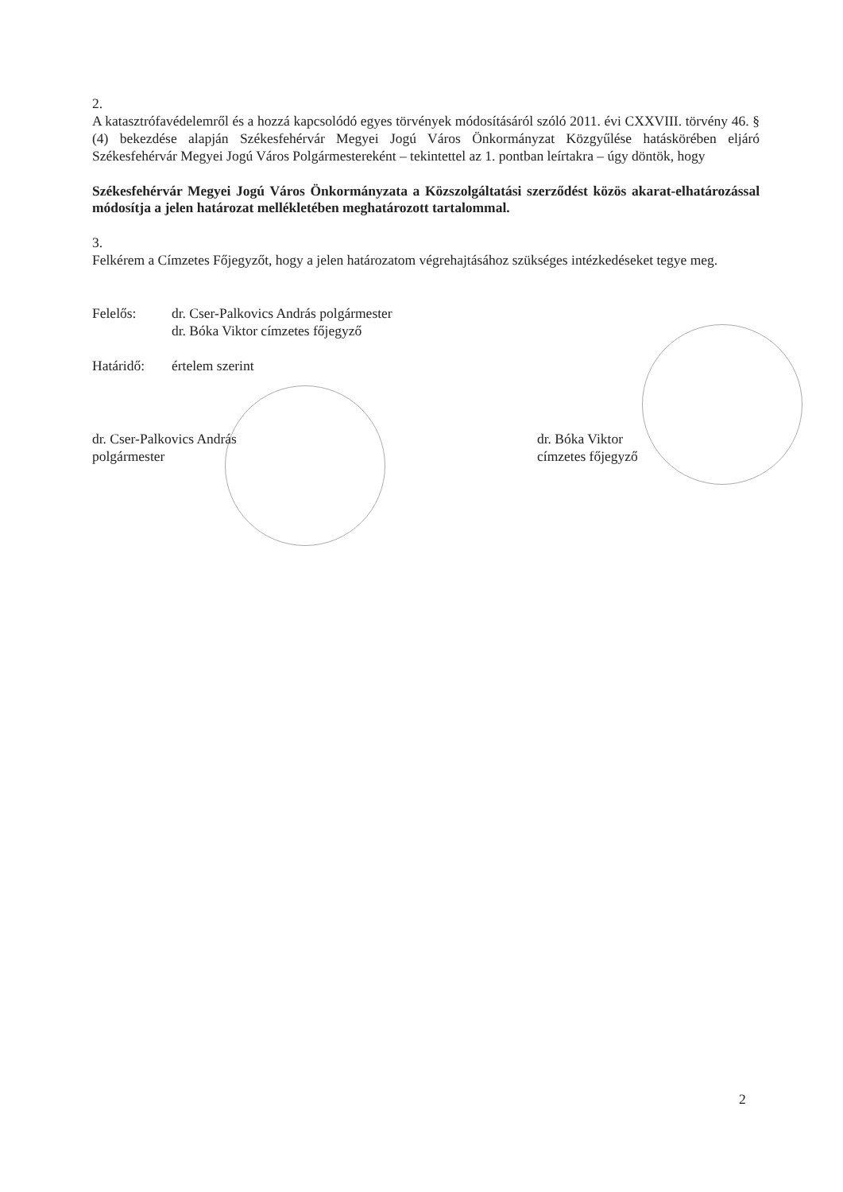2.
A katasztrófavédelemről és a hozzá kapcsolódó egyes törvények módosításáról szóló 2011. évi CXXVIII. törvény 46. § (4) bekezdése alapján Székesfehérvár Megyei Jogú Város Önkormányzat Közgyűlése hatáskörében eljáró Székesfehérvár Megyei Jogú Város Polgármestereként – tekintettel az 1. pontban leírtakra – úgy döntök, hogy
Székesfehérvár Megyei Jogú Város Önkormányzata a Közszolgáltatási szerződést közös akarat-elhatározással módosítja a jelen határozat mellékletében meghatározott tartalommal.
3.
Felkérem a Címzetes Főjegyzőt, hogy a jelen határozatom végrehajtásához szükséges intézkedéseket tegye meg.
Felelős: dr. Cser-Palkovics András polgármester
dr. Bóka Viktor címzetes főjegyző
Határidő: értelem szerint
dr. Cser-Palkovics András
polgármester
dr. Bóka Viktor
címzetes főjegyző
2